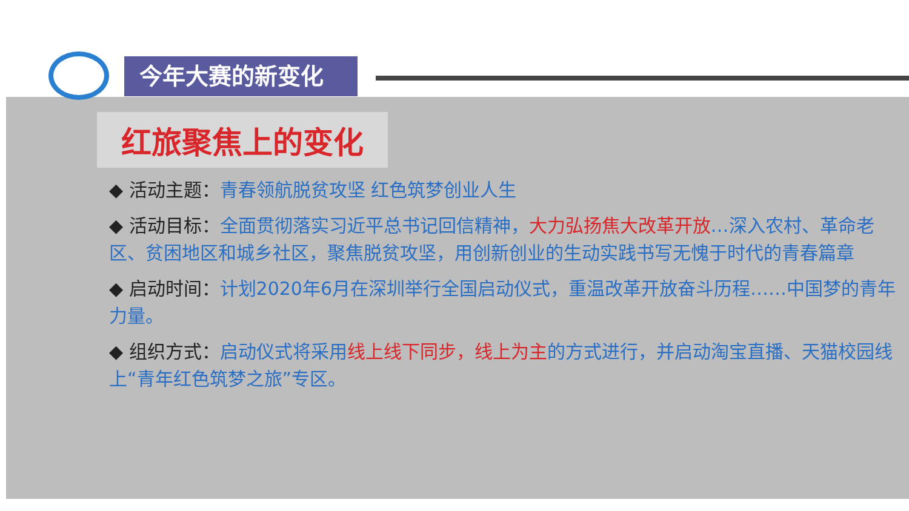今年大赛的新变化
红旅聚焦上的变化
◆ 活动主题：青春领航脱贫攻坚 红色筑梦创业人生
◆ 活动目标：全面贯彻落实习近平总书记回信精神，大力弘扬焦大改革开放…深入农村、革命老区、贫困地区和城乡社区，聚焦脱贫攻坚，用创新创业的生动实践书写无愧于时代的青春篇章
◆ 启动时间：计划2020年6月在深圳举行全国启动仪式，重温改革开放奋斗历程……中国梦的青年力量。
◆ 组织方式：启动仪式将采用 线上线下同步，线上为主 的方式进行，并启动淘宝直播、天猫校园线上“青年红色筑梦之旅”专区。